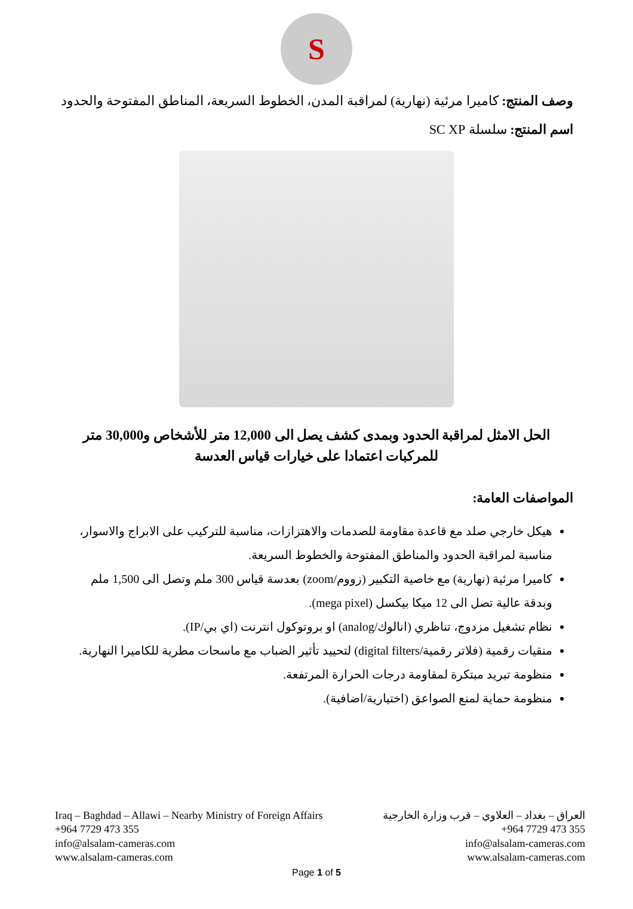S
وصف المنتج: كاميرا مرئية (نهارية) لمراقبة المدن، الخطوط السريعة، المناطق المفتوحة والحدود
اسم المنتج: سلسلة SC XP
الحل الامثل لمراقبة الحدود وبمدى كشف يصل الى 12,000 متر للأشخاص و30,000 متر للمركبات اعتمادا على خيارات قياس العدسة
المواصفات العامة:
هيكل خارجي صلد مع قاعدة مقاومة للصدمات والاهتزازات، مناسبة للتركيب على الابراج والاسوار، مناسبة لمراقبة الحدود والمناطق المفتوحة والخطوط السريعة.
كاميرا مرئية (نهارية) مع خاصية التكبير (زووم/zoom) بعدسة قياس 300 ملم وتصل الى 1,500 ملم وبدقة عالية تصل الى 12 ميكا بيكسل (mega pixel).
نظام تشغيل مزدوج، تناظري (انالوك/analog) او بروتوكول انترنت (اي بي/IP).
منقيات رقمية (فلاتر رقمية/digital filters) لتحييد تأثير الضباب مع ماسحات مطرية للكاميرا النهارية.
منظومة تبريد مبتكرة لمقاومة درجات الحرارة المرتفعة.
منظومة حماية لمنع الصواعق (اختيارية/اضافية).
Iraq – Baghdad – Allawi – Nearby Ministry of Foreign Affairs
+964 7729 473 355
info@alsalam-cameras.com
www.alsalam-cameras.com
العراق – بغداد – العلاوي – قرب وزارة الخارجية
+964 7729 473 355
info@alsalam-cameras.com
www.alsalam-cameras.com
Page 1 of 5